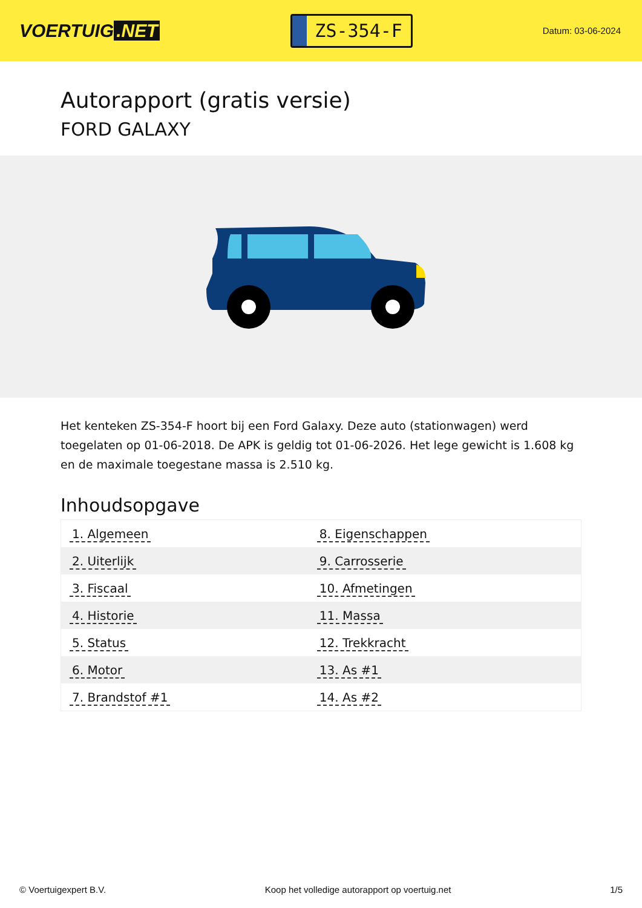VOERTUIG.NET
ZS-354-F
Datum: 03-06-2024
Autorapport (gratis versie)
FORD GALAXY
Het kenteken ZS-354-F hoort bij een Ford Galaxy. Deze auto (stationwagen) werd toegelaten op 01-06-2018. De APK is geldig tot 01-06-2026. Het lege gewicht is 1.608 kg en de maximale toegestane massa is 2.510 kg.
Inhoudsopgave
| 1. Algemeen | 8. Eigenschappen |
| 2. Uiterlijk | 9. Carrosserie |
| 3. Fiscaal | 10. Afmetingen |
| 4. Historie | 11. Massa |
| 5. Status | 12. Trekkracht |
| 6. Motor | 13. As #1 |
| 7. Brandstof #1 | 14. As #2 |
© Voertuigexpert B.V. Koop het volledige autorapport op voertuig.net 1/5